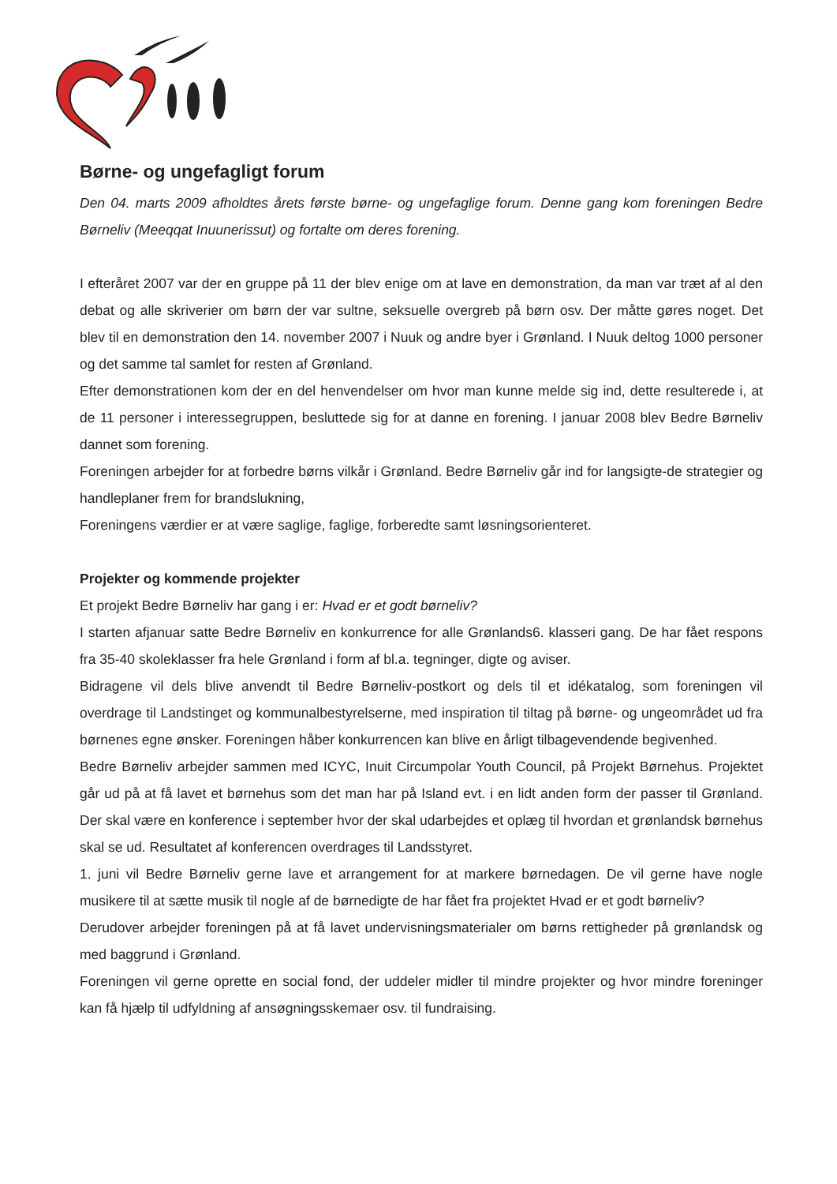Børne- og ungefagligt forum
Den 04. marts 2009 afholdtes årets første børne- og ungefaglige forum. Denne gang kom foreningen Bedre Børneliv (Meeqqat Inuunerissut) og fortalte om deres forening.
I efteråret 2007 var der en gruppe på 11 der blev enige om at lave en demonstration, da man var træt af al den debat og alle skriverier om børn der var sultne, seksuelle overgreb på børn osv. Der måtte gøres noget. Det blev til en demonstration den 14. november 2007 i Nuuk og andre byer i Grønland. I Nuuk deltog 1000 personer og det samme tal samlet for resten af Grønland.
Efter demonstrationen kom der en del henvendelser om hvor man kunne melde sig ind, dette resulterede i, at de 11 personer i interessegruppen, besluttede sig for at danne en forening. I januar 2008 blev Bedre Børneliv dannet som forening.
Foreningen arbejder for at forbedre børns vilkår i Grønland. Bedre Børneliv går ind for langsigte-de strategier og handleplaner frem for brandslukning,
Foreningens værdier er at være saglige, faglige, forberedte samt løsningsorienteret.
Projekter og kommende projekter
Et projekt Bedre Børneliv har gang i er: Hvad er et godt børneliv?
I starten afjanuar satte Bedre Børneliv en konkurrence for alle Grønlands6. klasseri gang. De har fået respons fra 35-40 skoleklasser fra hele Grønland i form af bl.a. tegninger, digte og aviser.
Bidragene vil dels blive anvendt til Bedre Børneliv-postkort og dels til et idékatalog, som foreningen vil overdrage til Landstinget og kommunalbestyrelserne, med inspiration til tiltag på børne- og ungeområdet ud fra børnenes egne ønsker. Foreningen håber konkurrencen kan blive en årligt tilbagevendende begivenhed.
Bedre Børneliv arbejder sammen med ICYC, Inuit Circumpolar Youth Council, på Projekt Børnehus. Projektet går ud på at få lavet et børnehus som det man har på Island evt. i en lidt anden form der passer til Grønland. Der skal være en konference i september hvor der skal udarbejdes et oplæg til hvordan et grønlandsk børnehus skal se ud. Resultatet af konferencen overdrages til Landsstyret.
1. juni vil Bedre Børneliv gerne lave et arrangement for at markere børnedagen. De vil gerne have nogle musikere til at sætte musik til nogle af de børnedigte de har fået fra projektet Hvad er et godt børneliv?
Derudover arbejder foreningen på at få lavet undervisningsmaterialer om børns rettigheder på grønlandsk og med baggrund i Grønland.
Foreningen vil gerne oprette en social fond, der uddeler midler til mindre projekter og hvor mindre foreninger kan få hjælp til udfyldning af ansøgningsskemaer osv. til fundraising.